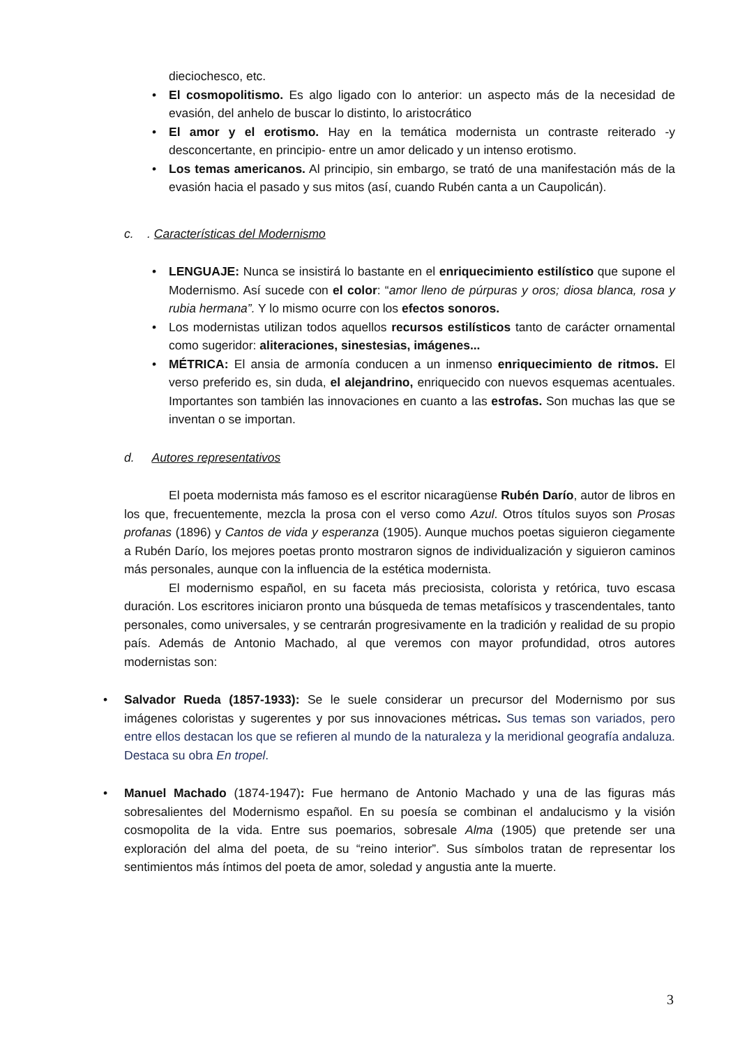dieciochesco, etc.
• El cosmopolitismo. Es algo ligado con lo anterior: un aspecto más de la necesidad de evasión, del anhelo de buscar lo distinto, lo aristocrático
• El amor y el erotismo. Hay en la temática modernista un contraste reiterado -y desconcertante, en principio- entre un amor delicado y un intenso erotismo.
• Los temas americanos. Al principio, sin embargo, se trató de una manifestación más de la evasión hacia el pasado y sus mitos (así, cuando Rubén canta a un Caupolicán).
c. . Características del Modernismo
• LENGUAJE: Nunca se insistirá lo bastante en el enriquecimiento estilístico que supone el Modernismo. Así sucede con el color: “amor lleno de púrpuras y oros; diosa blanca, rosa y rubia hermana”. Y lo mismo ocurre con los efectos sonoros.
• Los modernistas utilizan todos aquellos recursos estilísticos tanto de carácter ornamental como sugeridor: aliteraciones, sinestesias, imágenes...
• MÉTRICA: El ansia de armonía conducen a un inmenso enriquecimiento de ritmos. El verso preferido es, sin duda, el alejandrino, enriquecido con nuevos esquemas acentuales. Importantes son también las innovaciones en cuanto a las estrofas. Son muchas las que se inventan o se importan.
d. Autores representativos
El poeta modernista más famoso es el escritor nicaragüense Rubén Darío, autor de libros en los que, frecuentemente, mezcla la prosa con el verso como Azul. Otros títulos suyos son Prosas profanas (1896) y Cantos de vida y esperanza (1905). Aunque muchos poetas siguieron ciegamente a Rubén Darío, los mejores poetas pronto mostraron signos de individualización y siguieron caminos más personales, aunque con la influencia de la estética modernista.
El modernismo español, en su faceta más preciosista, colorista y retórica, tuvo escasa duración. Los escritores iniciaron pronto una búsqueda de temas metafísicos y trascendentales, tanto personales, como universales, y se centrarán progresivamente en la tradición y realidad de su propio país. Además de Antonio Machado, al que veremos con mayor profundidad, otros autores modernistas son:
• Salvador Rueda (1857-1933): Se le suele considerar un precursor del Modernismo por sus imágenes coloristas y sugerentes y por sus innovaciones métricas. Sus temas son variados, pero entre ellos destacan los que se refieren al mundo de la naturaleza y la meridional geografía andaluza. Destaca su obra En tropel.
• Manuel Machado (1874-1947): Fue hermano de Antonio Machado y una de las figuras más sobresalientes del Modernismo español. En su poesía se combinan el andalucismo y la visión cosmopolita de la vida. Entre sus poemarios, sobresale Alma (1905) que pretende ser una exploración del alma del poeta, de su “reino interior”. Sus símbolos tratan de representar los sentimientos más íntimos del poeta de amor, soledad y angustia ante la muerte.
3